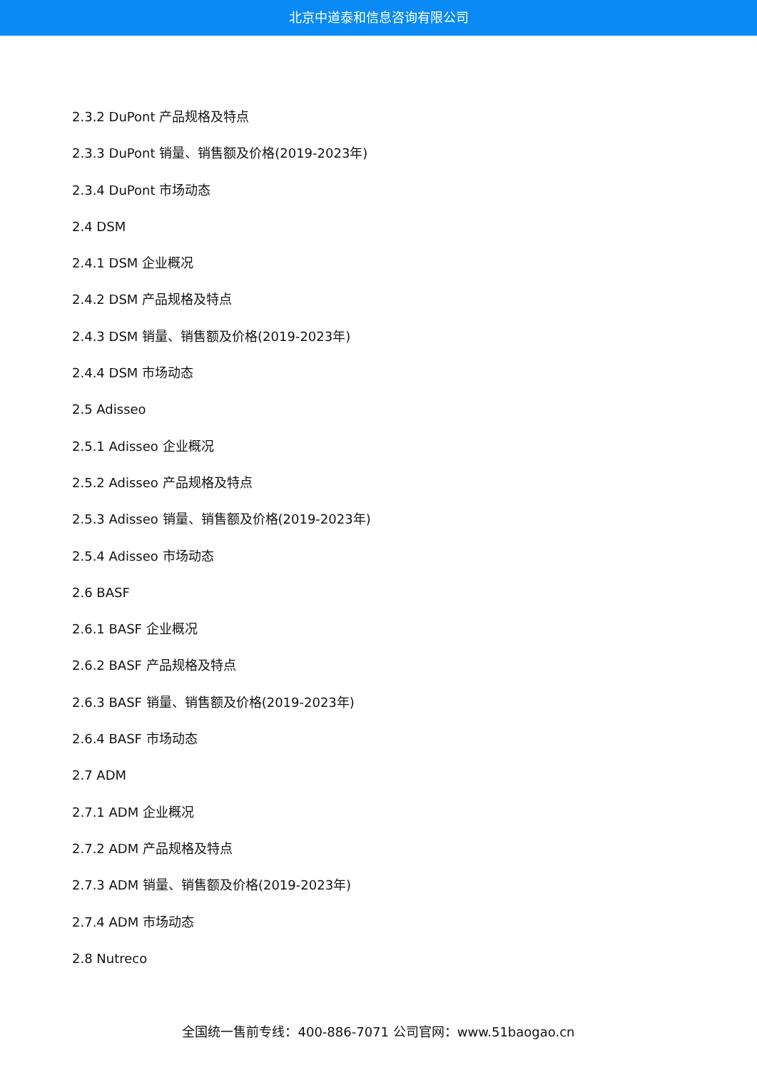北京中道泰和信息咨询有限公司
2.3.2 DuPont 产品规格及特点
2.3.3 DuPont 销量、销售额及价格(2019-2023年)
2.3.4 DuPont 市场动态
2.4 DSM
2.4.1 DSM 企业概况
2.4.2 DSM 产品规格及特点
2.4.3 DSM 销量、销售额及价格(2019-2023年)
2.4.4 DSM 市场动态
2.5 Adisseo
2.5.1 Adisseo 企业概况
2.5.2 Adisseo 产品规格及特点
2.5.3 Adisseo 销量、销售额及价格(2019-2023年)
2.5.4 Adisseo 市场动态
2.6 BASF
2.6.1 BASF 企业概况
2.6.2 BASF 产品规格及特点
2.6.3 BASF 销量、销售额及价格(2019-2023年)
2.6.4 BASF 市场动态
2.7 ADM
2.7.1 ADM 企业概况
2.7.2 ADM 产品规格及特点
2.7.3 ADM 销量、销售额及价格(2019-2023年)
2.7.4 ADM 市场动态
2.8 Nutreco
全国统一售前专线：400-886-7071 公司官网：www.51baogao.cn